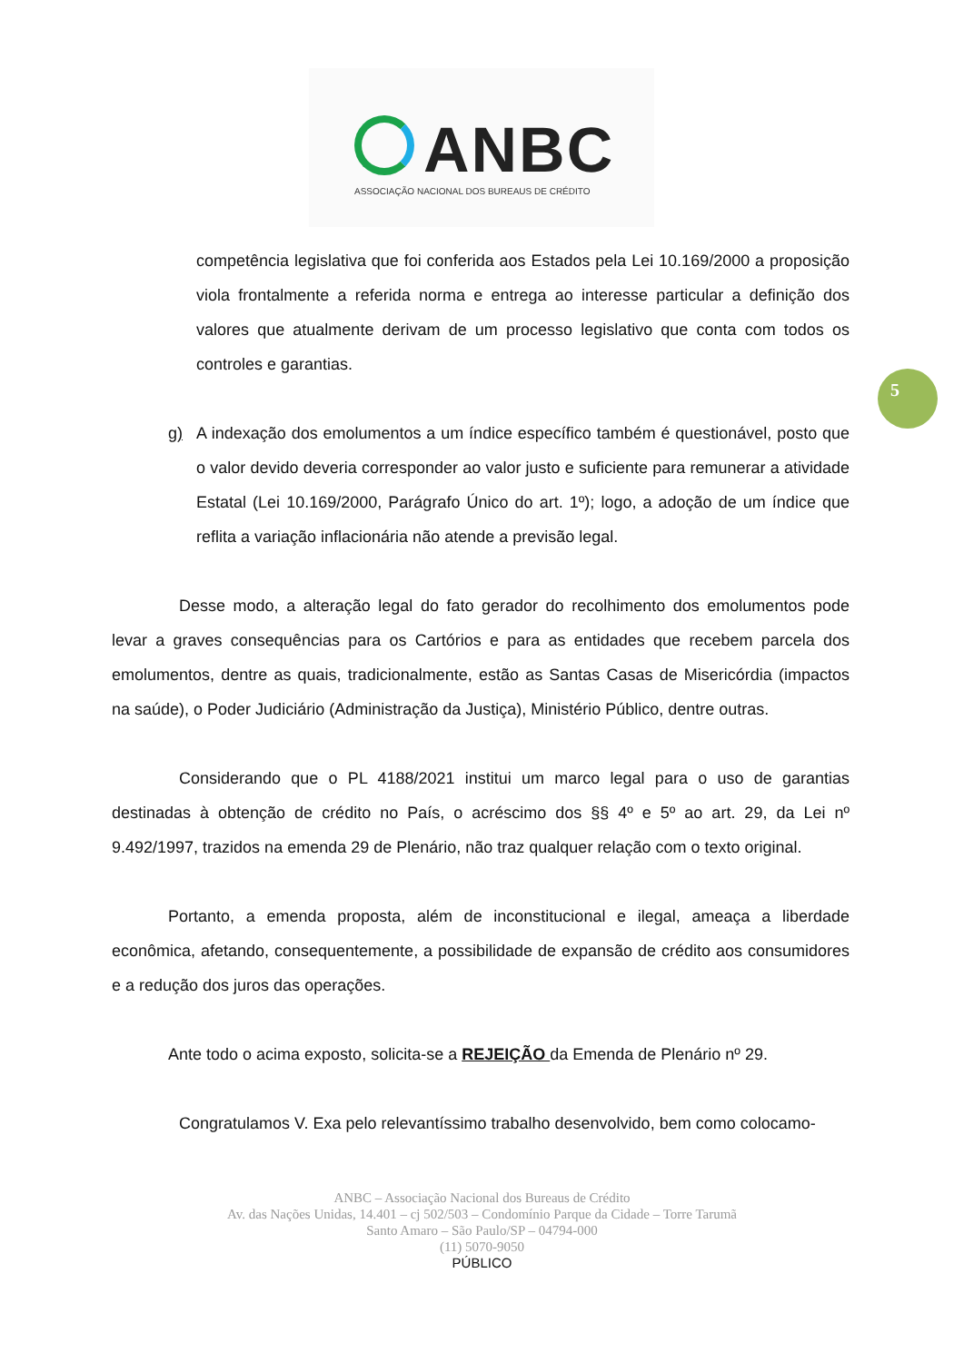ANBC
ASSOCIAÇÃO NACIONAL DOS BUREAUS DE CRÉDITO
5
competência legislativa que foi conferida aos Estados pela Lei 10.169/2000 a proposição viola frontalmente a referida norma e entrega ao interesse particular a definição dos valores que atualmente derivam de um processo legislativo que conta com todos os controles e garantias.
g) A indexação dos emolumentos a um índice específico também é questionável, posto que o valor devido deveria corresponder ao valor justo e suficiente para remunerar a atividade Estatal (Lei 10.169/2000, Parágrafo Único do art. 1º); logo, a adoção de um índice que reflita a variação inflacionária não atende a previsão legal.
Desse modo, a alteração legal do fato gerador do recolhimento dos emolumentos pode levar a graves consequências para os Cartórios e para as entidades que recebem parcela dos emolumentos, dentre as quais, tradicionalmente, estão as Santas Casas de Misericórdia (impactos na saúde), o Poder Judiciário (Administração da Justiça), Ministério Público, dentre outras.
Considerando que o PL 4188/2021 institui um marco legal para o uso de garantias destinadas à obtenção de crédito no País, o acréscimo dos §§ 4º e 5º ao art. 29, da Lei nº 9.492/1997, trazidos na emenda 29 de Plenário, não traz qualquer relação com o texto original.
Portanto, a emenda proposta, além de inconstitucional e ilegal, ameaça a liberdade econômica, afetando, consequentemente, a possibilidade de expansão de crédito aos consumidores e a redução dos juros das operações.
Ante todo o acima exposto, solicita-se a REJEIÇÃO da Emenda de Plenário nº 29.
Congratulamos V. Exa pelo relevantíssimo trabalho desenvolvido, bem como colocamo-
ANBC – Associação Nacional dos Bureaus de Crédito
Av. das Nações Unidas, 14.401 – cj 502/503 – Condomínio Parque da Cidade – Torre Tarumã
Santo Amaro – São Paulo/SP – 04794-000
(11) 5070-9050
PÚBLICO